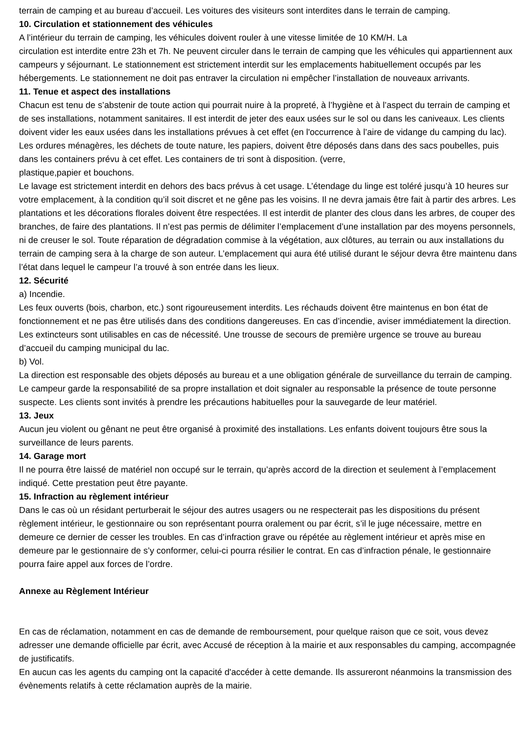terrain de camping et au bureau d’accueil. Les voitures des visiteurs sont interdites dans le terrain de camping.
10. Circulation et stationnement des véhicules
A l’intérieur du terrain de camping, les véhicules doivent rouler à une vitesse limitée de 10 KM/H. La
circulation est interdite entre 23h et 7h. Ne peuvent circuler dans le terrain de camping que les véhicules qui appartiennent aux campeurs y séjournant. Le stationnement est strictement interdit sur les emplacements habituellement occupés par les hébergements. Le stationnement ne doit pas entraver la circulation ni empêcher l’installation de nouveaux arrivants.
11. Tenue et aspect des installations
Chacun est tenu de s’abstenir de toute action qui pourrait nuire à la propreté, à l’hygiène et à l’aspect du terrain de camping et de ses installations, notamment sanitaires. Il est interdit de jeter des eaux usées sur le sol ou dans les caniveaux. Les clients doivent vider les eaux usées dans les installations prévues à cet effet (en l'occurrence à l’aire de vidange du camping du lac).
Les ordures ménagères, les déchets de toute nature, les papiers, doivent être déposés dans dans des sacs poubelles, puis dans les containers prévu à cet effet. Les containers de tri sont à disposition. (verre,
plastique,papier et bouchons.
Le lavage est strictement interdit en dehors des bacs prévus à cet usage. L’étendage du linge est toléré jusqu’à 10 heures sur votre emplacement, à la condition qu’il soit discret et ne gêne pas les voisins. Il ne devra jamais être fait à partir des arbres. Les plantations et les décorations florales doivent être respectées. Il est interdit de planter des clous dans les arbres, de couper des branches, de faire des plantations. Il n’est pas permis de délimiter l’emplacement d’une installation par des moyens personnels, ni de creuser le sol. Toute réparation de dégradation commise à la végétation, aux clôtures, au terrain ou aux installations du terrain de camping sera à la charge de son auteur. L’emplacement qui aura été utilisé durant le séjour devra être maintenu dans l’état dans lequel le campeur l’a trouvé à son entrée dans les lieux.
12. Sécurité
a) Incendie.
Les feux ouverts (bois, charbon, etc.) sont rigoureusement interdits. Les réchauds doivent être maintenus en bon état de fonctionnement et ne pas être utilisés dans des conditions dangereuses. En cas d’incendie, aviser immédiatement la direction. Les extincteurs sont utilisables en cas de nécessité. Une trousse de secours de première urgence se trouve au bureau d’accueil du camping municipal du lac.
b) Vol.
La direction est responsable des objets déposés au bureau et a une obligation générale de surveillance du terrain de camping. Le campeur garde la responsabilité de sa propre installation et doit signaler au responsable la présence de toute personne suspecte. Les clients sont invités à prendre les précautions habituelles pour la sauvegarde de leur matériel.
13. Jeux
Aucun jeu violent ou gênant ne peut être organisé à proximité des installations. Les enfants doivent toujours être sous la surveillance de leurs parents.
14. Garage mort
Il ne pourra être laissé de matériel non occupé sur le terrain, qu’après accord de la direction et seulement à l’emplacement indiqué. Cette prestation peut être payante.
15. Infraction au règlement intérieur
Dans le cas où un résidant perturberait le séjour des autres usagers ou ne respecterait pas les dispositions du présent règlement intérieur, le gestionnaire ou son représentant pourra oralement ou par écrit, s’il le juge nécessaire, mettre en demeure ce dernier de cesser les troubles. En cas d’infraction grave ou répétée au règlement intérieur et après mise en demeure par le gestionnaire de s’y conformer, celui-ci pourra résilier le contrat. En cas d’infraction pénale, le gestionnaire pourra faire appel aux forces de l’ordre.
Annexe au Règlement Intérieur
En cas de réclamation, notamment en cas de demande de remboursement, pour quelque raison que ce soit, vous devez adresser une demande officielle par écrit, avec Accusé de réception à la mairie et aux responsables du camping, accompagnée de justificatifs.
En aucun cas les agents du camping ont la capacité d'accéder à cette demande. Ils assureront néanmoins la transmission des évènements relatifs à cette réclamation auprès de la mairie.